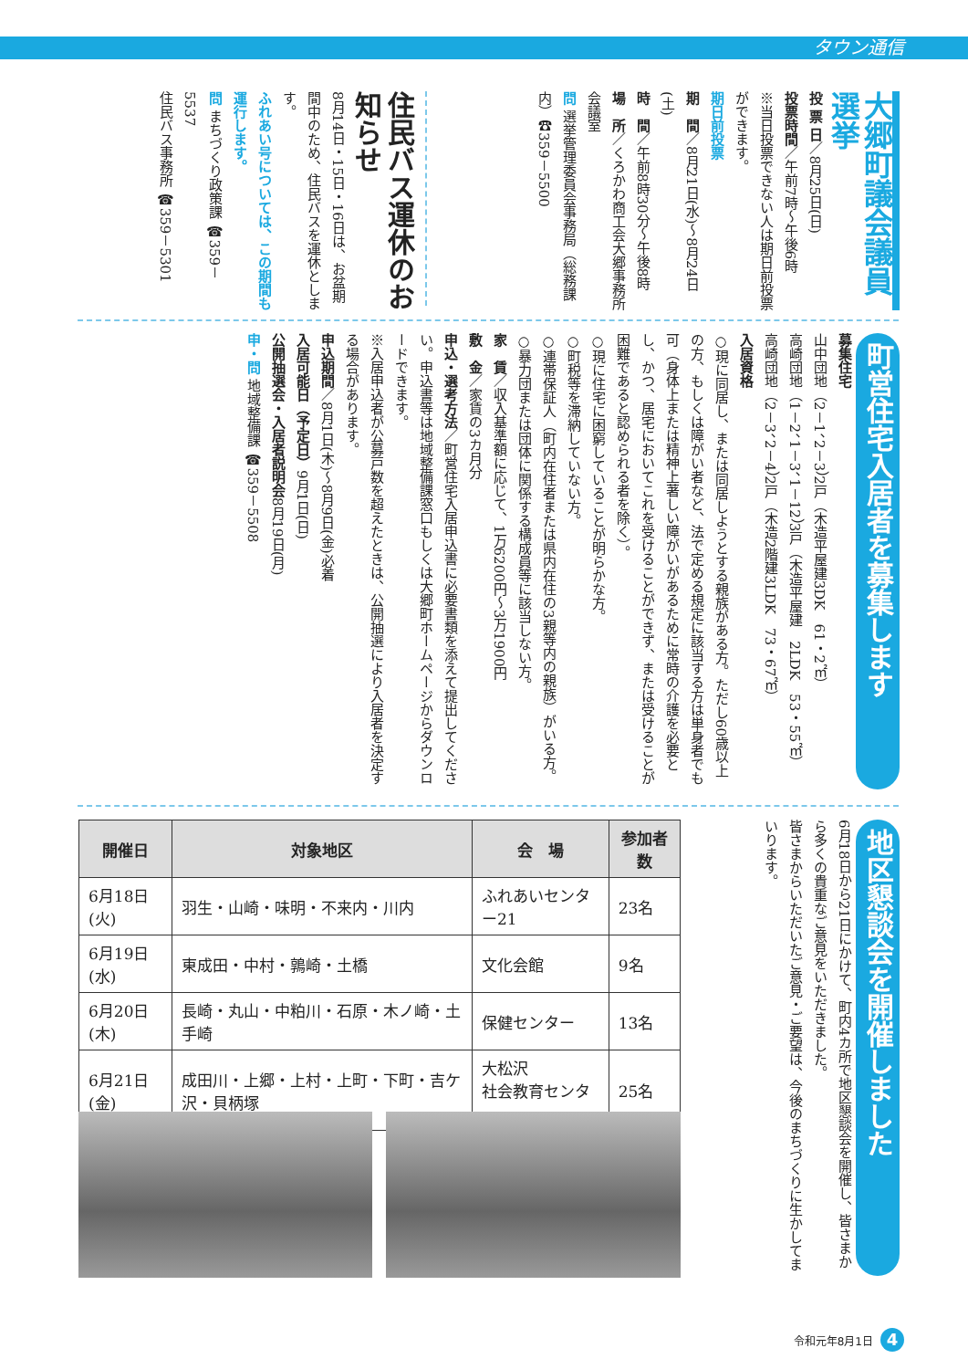タウン通信
大郷町議会議員選挙
投 票 日／8月25日(日)
投票時間／午前7時～午後6時
※当日投票できない人は期日前投票ができます。
期日前投票
期　間／8月21日(水)～8月24日(土)
時　間／午前8時30分～午後8時
場　所／くろかわ商工会大郷事務所会議室
問 選挙管理委員会事務局（総務課内）☎359－5500
住民バス運休のお知らせ
8月14日・15日・16日は、お盆期間中のため、住民バスを運休とします。
ふれあい号については、この期間も運行します。
問 まちづくり政策課 ☎359－5537
住民バス事務所 ☎359－5301
町営住宅入居者を募集します
募集住宅
山中団地（2－1、2－3）2戸（木造平屋建3DK　61・2㎡）
高崎団地（1－2、1－3、1－12）3戸（木造平屋建　2LDK　53・55㎡）
高崎団地（2－3、2－4）2戸（木造2階建3LDK　73・67㎡）
入居資格
○現に同居し、または同居しようとする親族がある方。ただし60歳以上の方、もしくは障がい者など、法で定める規定に該当する方は単身者でも可（身体上または精神上著しい障がいがあるために常時の介護を必要とし、かつ、居宅においてこれを受けることができず、または受けることが困難であると認められる者を除く）。
○現に住宅に困窮していることが明らかな方。
○町税等を滞納していない方。
○連帯保証人（町内在住者または県内在住の3親等内の親族）がいる方。
○暴力団または団体に関係する構成員等に該当しない方。
家　賃／収入基準額に応じて、1万6200円～3万1900円
敷　金／家賃の3カ月分
申込・選考方法／町営住宅入居申込書に必要書類を添えて提出してください。申込書等は地域整備課窓口もしくは大郷町ホームページからダウンロードできます。
※入居申込者が公募戸数を超えたときは、公開抽選により入居者を決定する場合があります。
申込期間／8月1日(木)～8月9日(金)必着
入居可能日（予定日）9月1日(日)
公開抽選会・入居者説明会8月19日(月)
申・問 地域整備課 ☎359－5508
地区懇談会を開催しました
6月18日から21日にかけて、町内4カ所で地区懇談会を開催し、皆さまから多くの貴重なご意見をいただきました。
皆さまからいただいたご意見・ご要望は、今後のまちづくりに生かしてまいります。
| 開催日 | 対象地区 | 会 場 | 参加者数 |
| --- | --- | --- | --- |
| 6月18日(火) | 羽生・山崎・味明・不来内・川内 | ふれあいセンター21 | 23名 |
| 6月19日(水) | 東成田・中村・鶉崎・土橋 | 文化会館 | 9名 |
| 6月20日(木) | 長崎・丸山・中粕川・石原・木ノ崎・土手崎 | 保健センター | 13名 |
| 6月21日(金) | 成田川・上郷・上村・上町・下町・吉ケ沢・貝柄塚 | 大松沢 社会教育センター | 25名 |
令和元年8月1日 4